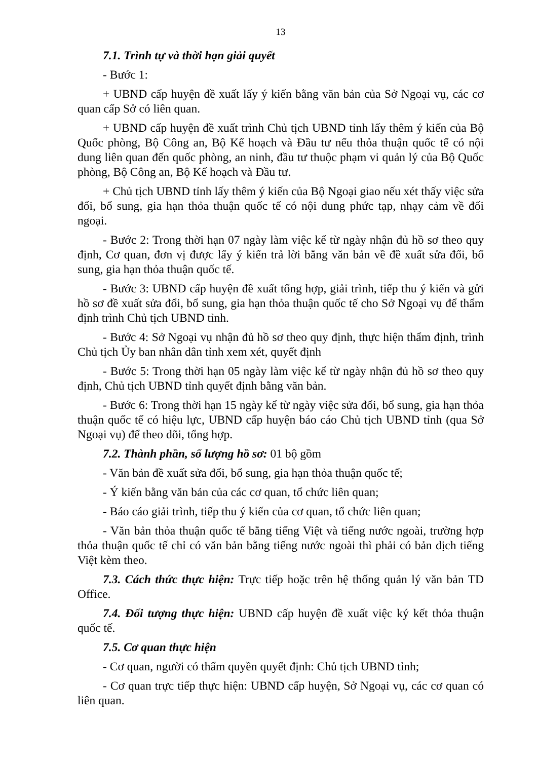13
7.1. Trình tự và thời hạn giải quyết
- Bước 1:
+ UBND cấp huyện đề xuất lấy ý kiến bằng văn bản của Sở Ngoại vụ, các cơ quan cấp Sở có liên quan.
+ UBND cấp huyện đề xuất trình Chủ tịch UBND tỉnh lấy thêm ý kiến của Bộ Quốc phòng, Bộ Công an, Bộ Kế hoạch và Đầu tư nếu thỏa thuận quốc tế có nội dung liên quan đến quốc phòng, an ninh, đầu tư thuộc phạm vi quản lý của Bộ Quốc phòng, Bộ Công an, Bộ Kế hoạch và Đầu tư.
+ Chủ tịch UBND tỉnh lấy thêm ý kiến của Bộ Ngoại giao nếu xét thấy việc sửa đổi, bổ sung, gia hạn thỏa thuận quốc tế có nội dung phức tạp, nhạy cảm về đối ngoại.
- Bước 2: Trong thời hạn 07 ngày làm việc kể từ ngày nhận đủ hồ sơ theo quy định, Cơ quan, đơn vị được lấy ý kiến trả lời bằng văn bản về đề xuất sửa đổi, bổ sung, gia hạn thỏa thuận quốc tế.
- Bước 3: UBND cấp huyện đề xuất tổng hợp, giải trình, tiếp thu ý kiến và gửi hồ sơ đề xuất sửa đổi, bổ sung, gia hạn thỏa thuận quốc tế cho Sở Ngoại vụ để thẩm định trình Chủ tịch UBND tỉnh.
- Bước 4: Sở Ngoại vụ nhận đủ hồ sơ theo quy định, thực hiện thẩm định, trình Chủ tịch Ủy ban nhân dân tỉnh xem xét, quyết định
- Bước 5: Trong thời hạn 05 ngày làm việc kể từ ngày nhận đủ hồ sơ theo quy định, Chủ tịch UBND tỉnh quyết định bằng văn bản.
- Bước 6: Trong thời hạn 15 ngày kể từ ngày việc sửa đổi, bổ sung, gia hạn thỏa thuận quốc tế có hiệu lực, UBND cấp huyện báo cáo Chủ tịch UBND tỉnh (qua Sở Ngoại vụ) để theo dõi, tổng hợp.
7.2. Thành phần, số lượng hồ sơ: 01 bộ gồm
- Văn bản đề xuất sửa đổi, bổ sung, gia hạn thỏa thuận quốc tế;
- Ý kiến bằng văn bản của các cơ quan, tổ chức liên quan;
- Báo cáo giải trình, tiếp thu ý kiến của cơ quan, tổ chức liên quan;
- Văn bản thỏa thuận quốc tế bằng tiếng Việt và tiếng nước ngoài, trường hợp thỏa thuận quốc tế chỉ có văn bản bằng tiếng nước ngoài thì phải có bản dịch tiếng Việt kèm theo.
7.3. Cách thức thực hiện: Trực tiếp hoặc trên hệ thống quản lý văn bản TD Office.
7.4. Đối tượng thực hiện: UBND cấp huyện đề xuất việc ký kết thỏa thuận quốc tế.
7.5. Cơ quan thực hiện
- Cơ quan, người có thẩm quyền quyết định: Chủ tịch UBND tỉnh;
- Cơ quan trực tiếp thực hiện: UBND cấp huyện, Sở Ngoại vụ, các cơ quan có liên quan.